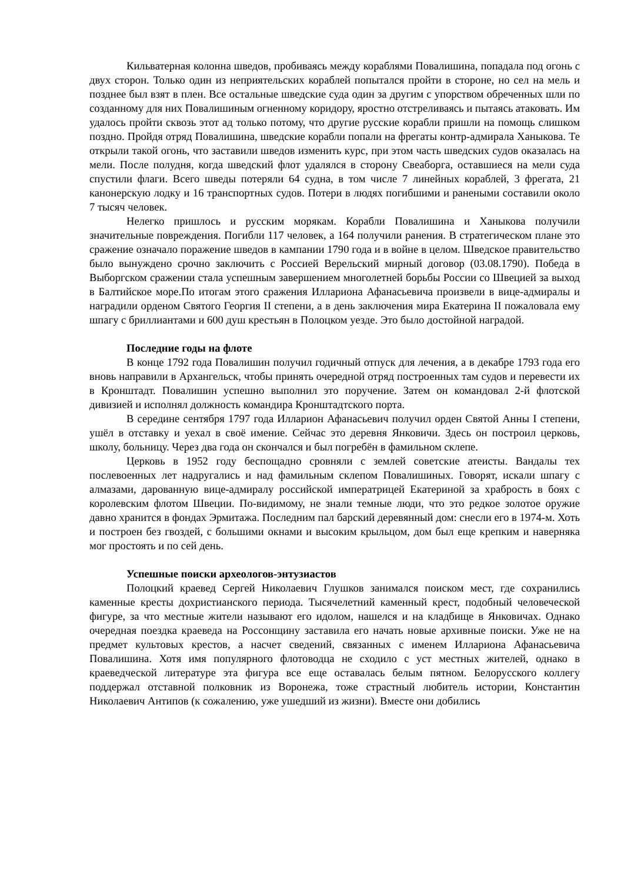Кильватерная колонна шведов, пробиваясь между кораблями Повалишина, попадала под огонь с двух сторон. Только один из неприятельских кораблей попытался пройти в стороне, но сел на мель и позднее был взят в плен. Все остальные шведские суда один за другим с упорством обреченных шли по созданному для них Повалишиным огненному коридору, яростно отстреливаясь и пытаясь атаковать. Им удалось пройти сквозь этот ад только потому, что другие русские корабли пришли на помощь слишком поздно. Пройдя отряд Повалишина, шведские корабли попали на фрегаты контр-адмирала Ханыкова. Те открыли такой огонь, что заставили шведов изменить курс, при этом часть шведских судов оказалась на мели. После полудня, когда шведский флот удалялся в сторону Свеаборга, оставшиеся на мели суда спустили флаги. Всего шведы потеряли 64 судна, в том числе 7 линейных кораблей, 3 фрегата, 21 канонерскую лодку и 16 транспортных судов. Потери в людях погибшими и ранеными составили около 7 тысяч человек.
Нелегко пришлось и русским морякам. Корабли Повалишина и Ханыкова получили значительные повреждения. Погибли 117 человек, а 164 получили ранения. В стратегическом плане это сражение означало поражение шведов в кампании 1790 года и в войне в целом. Шведское правительство было вынуждено срочно заключить с Россией Верельский мирный договор (03.08.1790). Победа в Выборгском сражении стала успешным завершением многолетней борьбы России со Швецией за выход в Балтийское море.По итогам этого сражения Иллариона Афанасьевича произвели в вице-адмиралы и наградили орденом Святого Георгия II степени, а в день заключения мира Екатерина II пожаловала ему шпагу с бриллиантами и 600 душ крестьян в Полоцком уезде. Это было достойной наградой.
Последние годы на флоте
В конце 1792 года Повалишин получил годичный отпуск для лечения, а в декабре 1793 года его вновь направили в Архангельск, чтобы принять очередной отряд построенных там судов и перевести их в Кронштадт. Повалишин успешно выполнил это поручение. Затем он командовал 2-й флотской дивизией и исполнял должность командира Кронштадтского порта.
В середине сентября 1797 года Илларион Афанасьевич получил орден Святой Анны I степени, ушёл в отставку и уехал в своё имение. Сейчас это деревня Янковичи. Здесь он построил церковь, школу, больницу. Через два года он скончался и был погребён в фамильном склепе.
Церковь в 1952 году беспощадно сровняли с землей советские атеисты. Вандалы тех послевоенных лет надругались и над фамильным склепом Повалишиных. Говорят, искали шпагу с алмазами, дарованную вице-адмиралу российской императрицей Екатериной за храбрость в боях с королевским флотом Швеции. По-видимому, не знали темные люди, что это редкое золотое оружие давно хранится в фондах Эрмитажа. Последним пал барский деревянный дом: снесли его в 1974-м. Хоть и построен без гвоздей, с большими окнами и высоким крыльцом, дом был еще крепким и наверняка мог простоять и по сей день.
Успешные поиски археологов-энтузиастов
Полоцкий краевед Сергей Николаевич Глушков занимался поиском мест, где сохранились каменные кресты дохристианского периода. Тысячелетний каменный крест, подобный человеческой фигуре, за что местные жители называют его идолом, нашелся и на кладбище в Янковичах. Однако очередная поездка краеведа на Россонщину заставила его начать новые архивные поиски. Уже не на предмет культовых крестов, а насчет сведений, связанных с именем Иллариона Афанасьевича Повалишина. Хотя имя популярного флотоводца не сходило с уст местных жителей, однако в краеведческой литературе эта фигура все еще оставалась белым пятном. Белорусского коллегу поддержал отставной полковник из Воронежа, тоже страстный любитель истории, Константин Николаевич Антипов (к сожалению, уже ушедший из жизни). Вместе они добились